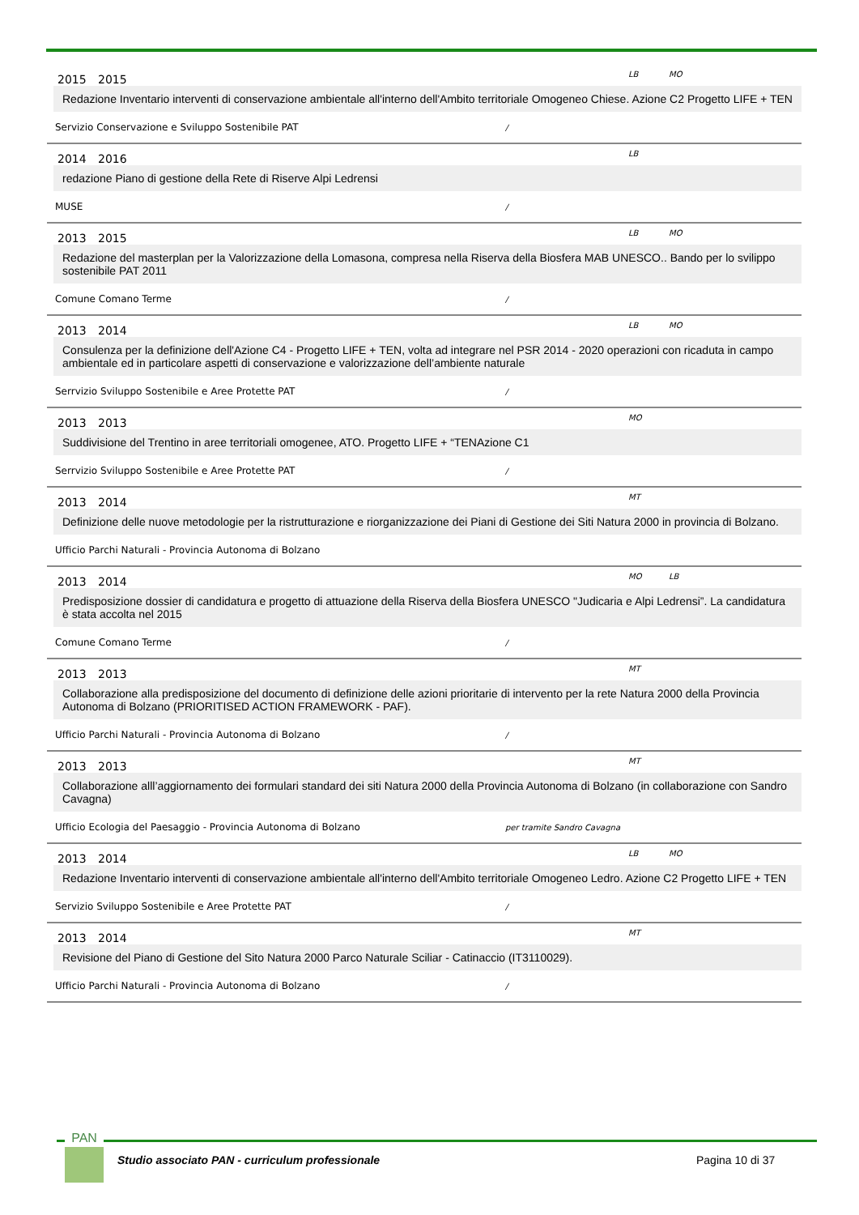2015 2015 LB MO
Redazione Inventario interventi di conservazione ambientale all'interno dell'Ambito territoriale Omogeneo Chiese. Azione C2 Progetto LIFE + TEN
Servizio Conservazione e Sviluppo Sostenibile PAT /
2014 2016 LB
redazione Piano di gestione della Rete di Riserve Alpi Ledrensi
MUSE /
2013 2015 LB MO
Redazione del masterplan per la Valorizzazione della Lomasona, compresa nella Riserva della Biosfera MAB UNESCO.. Bando per lo svilippo sostenibile PAT 2011
Comune Comano Terme /
2013 2014 LB MO
Consulenza per la definizione dell'Azione C4 - Progetto LIFE + TEN, volta ad integrare nel PSR 2014 - 2020 operazioni con ricaduta in campo ambientale ed in particolare aspetti di conservazione e valorizzazione dell’ambiente naturale
Serrvizio Sviluppo Sostenibile e Aree Protette PAT /
2013 2013 MO
Suddivisione del Trentino in aree territoriali omogenee, ATO. Progetto LIFE + “TENAzione C1
Serrvizio Sviluppo Sostenibile e Aree Protette PAT /
2013 2014 MT
Definizione delle nuove metodologie per la ristrutturazione e riorganizzazione dei Piani di Gestione dei Siti Natura 2000 in provincia di Bolzano.
Ufficio Parchi Naturali - Provincia Autonoma di Bolzano
2013 2014 MO LB
Predisposizione dossier di candidatura e progetto di attuazione della Riserva della Biosfera UNESCO "Judicaria e Alpi Ledrensi”. La candidatura è stata accolta nel 2015
Comune Comano Terme /
2013 2013 MT
Collaborazione alla predisposizione del documento di definizione delle azioni prioritarie di intervento per la rete Natura 2000 della Provincia Autonoma di Bolzano (PRIORITISED ACTION FRAMEWORK - PAF).
Ufficio Parchi Naturali - Provincia Autonoma di Bolzano /
2013 2013 MT
Collaborazione alll’aggiornamento dei formulari standard dei siti Natura 2000 della Provincia Autonoma di Bolzano (in collaborazione con Sandro Cavagna)
Ufficio Ecologia del Paesaggio - Provincia Autonoma di Bolzano per tramite Sandro Cavagna
2013 2014 LB MO
Redazione Inventario interventi di conservazione ambientale all'interno dell'Ambito territoriale Omogeneo Ledro. Azione C2 Progetto LIFE + TEN
Servizio Sviluppo Sostenibile e Aree Protette PAT /
2013 2014 MT
Revisione del Piano di Gestione del Sito Natura 2000 Parco Naturale Sciliar - Catinaccio (IT3110029).
Ufficio Parchi Naturali - Provincia Autonoma di Bolzano /
PAN
Studio associato PAN - curriculum professionale
Pagina 10 di 37